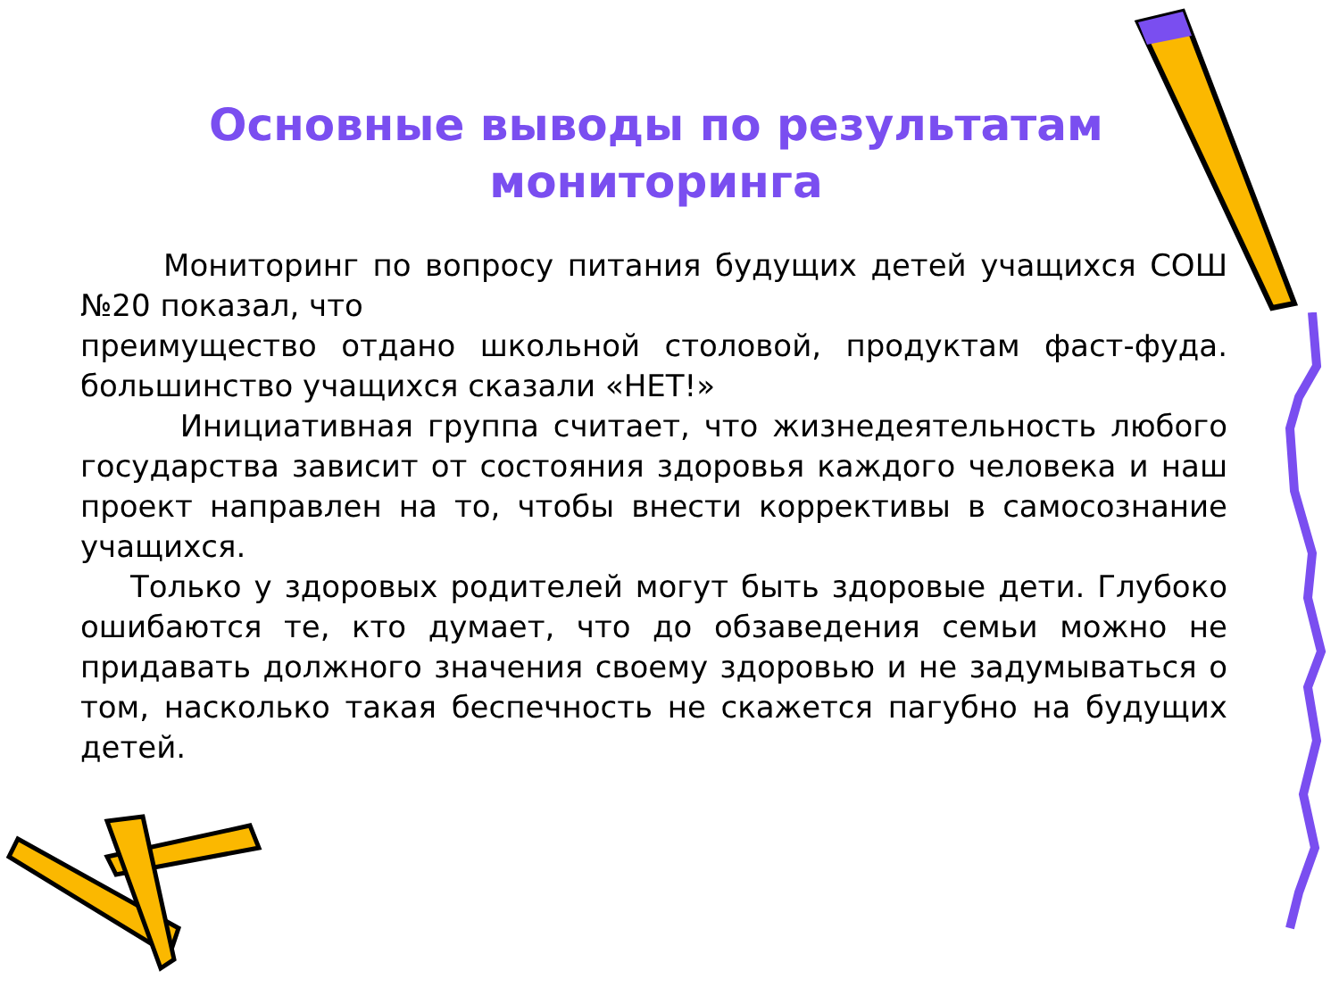Основные выводы по результатам мониторинга
Мониторинг по вопросу питания будущих детей учащихся СОШ №20 показал, что
преимущество отдано школьной столовой, продуктам фаст-фуда. большинство учащихся сказали «НЕТ!»
Инициативная группа считает, что жизнедеятельность любого государства зависит от состояния здоровья каждого человека и наш проект направлен на то, чтобы внести коррективы в самосознание учащихся.
Только у здоровых родителей могут быть здоровые дети. Глубоко ошибаются те, кто думает, что до обзаведения семьи можно не придавать должного значения своему здоровью и не задумываться о том, насколько такая беспечность не скажется пагубно на будущих детей.